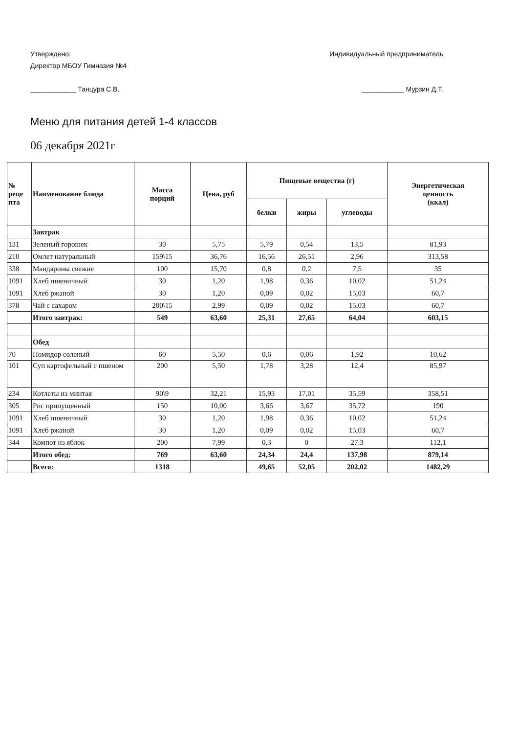Утверждено:
Директор МБОУ Гимназия №4
____________ Танцура С.В.
Индивидуальный предприниматель
___________ Мурзин Д.Т.
Меню для питания детей 1-4 классов
06 декабря 2021г
| № реце пта | Наименование блюда | Масса порций | Цена, руб | Пищевые вещества (г) | | | Энергетическая ценность (ккал) |
| --- | --- | --- | --- | --- | --- | --- | --- |
| | | | | белки | жиры | углеводы | |
| | Завтрак | | | | | | |
| 131 | Зеленый горошек | 30 | 5,75 | 5,79 | 0,54 | 13,5 | 81,93 |
| 210 | Омлет натуральный | 159\15 | 36,76 | 16,56 | 26,51 | 2,96 | 313,58 |
| 338 | Мандарины свежие | 100 | 15,70 | 0,8 | 0,2 | 7,5 | 35 |
| 1091 | Хлеб пшеничный | 30 | 1,20 | 1,98 | 0,36 | 10,02 | 51,24 |
| 1091 | Хлеб ржаной | 30 | 1,20 | 0,09 | 0,02 | 15,03 | 60,7 |
| 378 | Чай с сахаром | 200\15 | 2,99 | 0,09 | 0,02 | 15,03 | 60,7 |
| | Итого завтрак: | 549 | 63,60 | 25,31 | 27,65 | 64,04 | 603,15 |
| | Обед | | | | | | |
| 70 | Помидор соленый | 60 | 5,50 | 0,6 | 0,06 | 1,92 | 10,62 |
| 101 | Суп картофельный с пшеном | 200 | 5,50 | 1,78 | 3,28 | 12,4 | 85,97 |
| 234 | Котлеты из минтая | 90\9 | 32,21 | 15,93 | 17,01 | 35,59 | 358,51 |
| 305 | Рис припущенный | 150 | 10,00 | 3,66 | 3,67 | 35,72 | 190 |
| 1091 | Хлеб пшеничный | 30 | 1,20 | 1,98 | 0,36 | 10,02 | 51,24 |
| 1091 | Хлеб ржаной | 30 | 1,20 | 0,09 | 0,02 | 15,03 | 60,7 |
| 344 | Компот из яблок | 200 | 7,99 | 0,3 | 0 | 27,3 | 112,1 |
| | Итого обед: | 769 | 63,60 | 24,34 | 24,4 | 137,98 | 879,14 |
| | Всего: | 1318 | | 49,65 | 52,05 | 202,02 | 1482,29 |